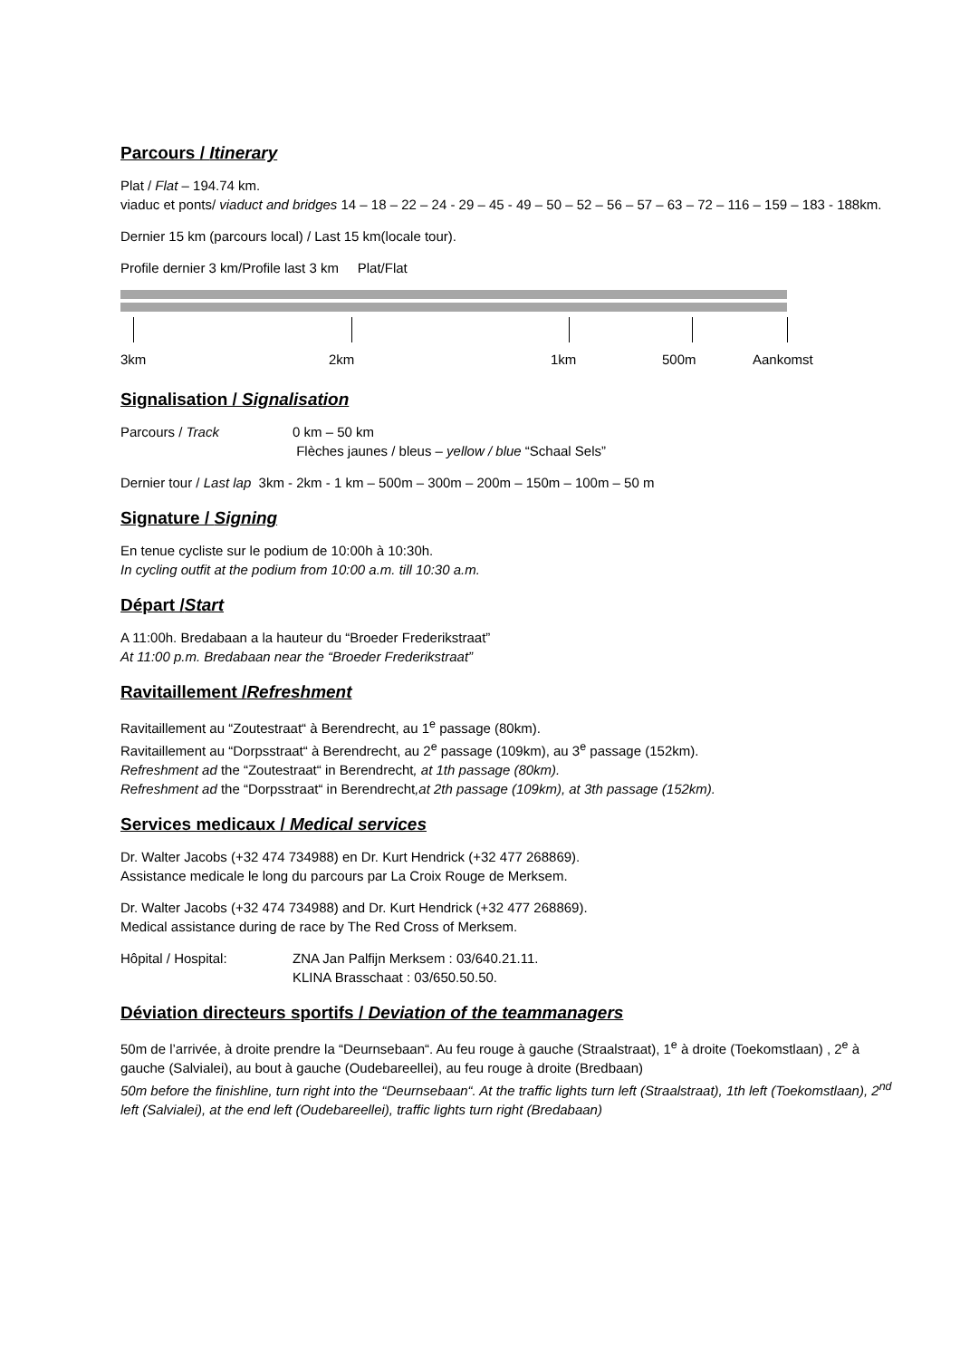Parcours / Itinerary
Plat / Flat – 194.74 km.
viaduc et ponts/ viaduct and bridges 14 – 18 – 22 – 24 - 29 – 45 - 49 – 50 – 52 – 56 – 57 – 63 – 72 – 116 – 159 – 183 - 188km.
Dernier 15 km (parcours local) / Last 15 km(locale tour).
Profile dernier 3 km/Profile last 3 km Plat/Flat
3km 2km 1km 500m Aankomst
Signalisation / Signalisation
Parcours / Track 0 km – 50 km
Flèches jaunes / bleus – yellow / blue “Schaal Sels”
Dernier tour / Last lap 3km - 2km - 1 km – 500m – 300m – 200m – 150m – 100m – 50 m
Signature / Signing
En tenue cycliste sur le podium de 10:00h à 10:30h.
In cycling outfit at the podium from 10:00 a.m. till 10:30 a.m.
Départ /Start
A 11:00h. Bredabaan a la hauteur du “Broeder Frederikstraat”
At 11:00 p.m. Bredabaan near the “Broeder Frederikstraat”
Ravitaillement /Refreshment
Ravitaillement au “Zoutestraat“ à Berendrecht, au 1<sup>e</sup> passage (80km).
Ravitaillement au “Dorpsstraat“ à Berendrecht, au 2<sup>e</sup> passage (109km), au 3<sup>e</sup> passage (152km).
Refreshment ad the “Zoutestraat“ in Berendrecht, at 1th passage (80km).
Refreshment ad the “Dorpsstraat“ in Berendrecht,at 2th passage (109km), at 3th passage (152km).
Services medicaux / Medical services
Dr. Walter Jacobs (+32 474 734988) en Dr. Kurt Hendrick (+32 477 268869).
Assistance medicale le long du parcours par La Croix Rouge de Merksem.
Dr. Walter Jacobs (+32 474 734988) and Dr. Kurt Hendrick (+32 477 268869).
Medical assistance during de race by The Red Cross of Merksem.
Hôpital / Hospital: ZNA Jan Palfijn Merksem : 03/640.21.11.
KLINA Brasschaat : 03/650.50.50.
Déviation directeurs sportifs / Deviation of the teammanagers
50m de l’arrivée, à droite prendre la “Deurnsebaan“. Au feu rouge à gauche (Straalstraat), 1<sup>e</sup> à droite (Toekomstlaan) , 2<sup>e</sup> à gauche (Salvialei), au bout à gauche (Oudebareellei), au feu rouge à droite (Bredbaan)
50m before the finishline, turn right into the “Deurnsebaan“. At the traffic lights turn left (Straalstraat), 1th left (Toekomstlaan), 2<sup>nd</sup> left (Salvialei), at the end left (Oudebareellei), traffic lights turn right (Bredabaan)